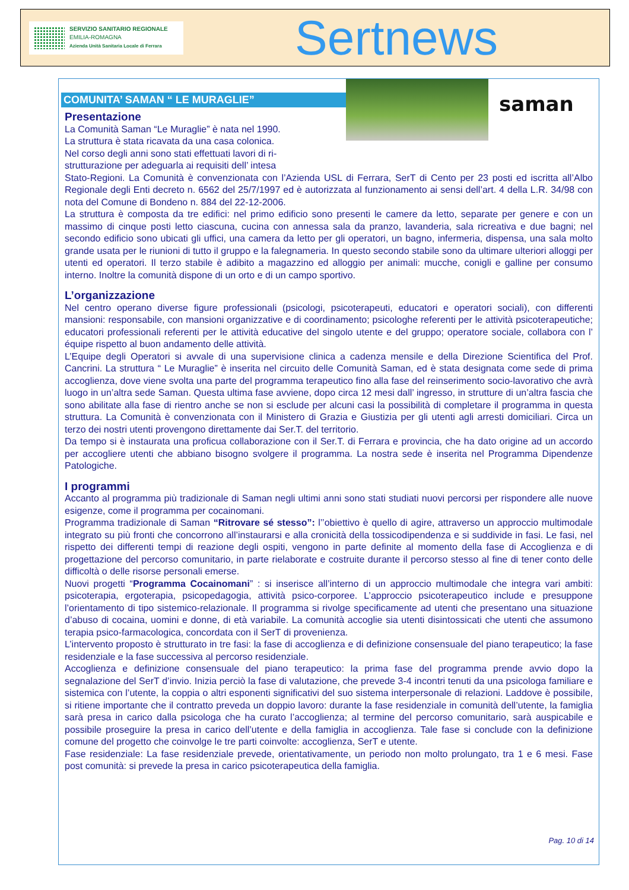SERVIZIO SANITARIO REGIONALE
EMILIA-ROMAGNA
Azienda Unità Sanitaria Locale di Ferrara
Sertnews
COMUNITA’ SAMAN “ LE MURAGLIE”
saman
Presentazione
La Comunità Saman “Le Muraglie” è nata nel 1990.
La struttura è stata ricavata da una casa colonica.
Nel corso degli anni sono stati effettuati lavori di ri-
strutturazione per adeguarla ai requisiti dell’ intesa
Stato-Regioni. La Comunità è convenzionata con l’Azienda USL di Ferrara, SerT di Cento per 23 posti ed iscritta all’Albo Regionale degli Enti decreto n. 6562 del 25/7/1997 ed è autorizzata al funzionamento ai sensi dell’art. 4 della L.R. 34/98 con nota del Comune di Bondeno n. 884 del 22-12-2006.
La struttura è composta da tre edifici: nel primo edificio sono presenti le camere da letto, separate per genere e con un massimo di cinque posti letto ciascuna, cucina con annessa sala da pranzo, lavanderia, sala ricreativa e due bagni; nel secondo edificio sono ubicati gli uffici, una camera da letto per gli operatori, un bagno, infermeria, dispensa, una sala molto grande usata per le riunioni di tutto il gruppo e la falegnameria. In questo secondo stabile sono da ultimare ulteriori alloggi per utenti ed operatori. Il terzo stabile è adibito a magazzino ed alloggio per animali: mucche, conigli e galline per consumo interno. Inoltre la comunità dispone di un orto e di un campo sportivo.
L’organizzazione
Nel centro operano diverse figure professionali (psicologi, psicoterapeuti, educatori e operatori sociali), con differenti mansioni: responsabile, con mansioni organizzative e di coordinamento; psicologhe referenti per le attività psicoterapeutiche; educatori professionali referenti per le attività educative del singolo utente e del gruppo; operatore sociale, collabora con l’ équipe rispetto al buon andamento delle attività.
L’Equipe degli Operatori si avvale di una supervisione clinica a cadenza mensile e della Direzione Scientifica del Prof. Cancrini. La struttura “ Le Muraglie” è inserita nel circuito delle Comunità Saman, ed è stata designata come sede di prima accoglienza, dove viene svolta una parte del programma terapeutico fino alla fase del reinserimento socio-lavorativo che avrà luogo in un’altra sede Saman. Questa ultima fase avviene, dopo circa 12 mesi dall’ ingresso, in strutture di un’altra fascia che sono abilitate alla fase di rientro anche se non si esclude per alcuni casi la possibilità di completare il programma in questa struttura. La Comunità è convenzionata con il Ministero di Grazia e Giustizia per gli utenti agli arresti domiciliari. Circa un terzo dei nostri utenti provengono direttamente dai Ser.T. del territorio.
Da tempo si è instaurata una proficua collaborazione con il Ser.T. di Ferrara e provincia, che ha dato origine ad un accordo per accogliere utenti che abbiano bisogno svolgere il programma. La nostra sede è inserita nel Programma Dipendenze Patologiche.
I programmi
Accanto al programma più tradizionale di Saman negli ultimi anni sono stati studiati nuovi percorsi per rispondere alle nuove esigenze, come il programma per cocainomani.
Programma tradizionale di Saman “Ritrovare sé stesso”: l’’obiettivo è quello di agire, attraverso un approccio multimodale integrato su più fronti che concorrono all’instaurarsi e alla cronicità della tossicodipendenza e si suddivide in fasi. Le fasi, nel rispetto dei differenti tempi di reazione degli ospiti, vengono in parte definite al momento della fase di Accoglienza e di progettazione del percorso comunitario, in parte rielaborate e costruite durante il percorso stesso al fine di tener conto delle difficoltà o delle risorse personali emerse.
Nuovi progetti “Programma Cocainomani” : si inserisce all’interno di un approccio multimodale che integra vari ambiti: psicoterapia, ergoterapia, psicopedagogia, attività psico-corporee. L’approccio psicoterapeutico include e presuppone l’orientamento di tipo sistemico-relazionale. Il programma si rivolge specificamente ad utenti che presentano una situazione d’abuso di cocaina, uomini e donne, di età variabile. La comunità accoglie sia utenti disintossicati che utenti che assumono terapia psico-farmacologica, concordata con il SerT di provenienza.
L’intervento proposto è strutturato in tre fasi: la fase di accoglienza e di definizione consensuale del piano terapeutico; la fase residenziale e la fase successiva al percorso residenziale.
Accoglienza e definizione consensuale del piano terapeutico: la prima fase del programma prende avvio dopo la segnalazione del SerT d’invio. Inizia perciò la fase di valutazione, che prevede 3-4 incontri tenuti da una psicologa familiare e sistemica con l’utente, la coppia o altri esponenti significativi del suo sistema interpersonale di relazioni. Laddove è possibile, si ritiene importante che il contratto preveda un doppio lavoro: durante la fase residenziale in comunità dell’utente, la famiglia sarà presa in carico dalla psicologa che ha curato l’accoglienza; al termine del percorso comunitario, sarà auspicabile e possibile proseguire la presa in carico dell’utente e della famiglia in accoglienza. Tale fase si conclude con la definizione comune del progetto che coinvolge le tre parti coinvolte: accoglienza, SerT e utente.
Fase residenziale: La fase residenziale prevede, orientativamente, un periodo non molto prolungato, tra 1 e 6 mesi. Fase post comunità: si prevede la presa in carico psicoterapeutica della famiglia.
Pag. 10 di 14